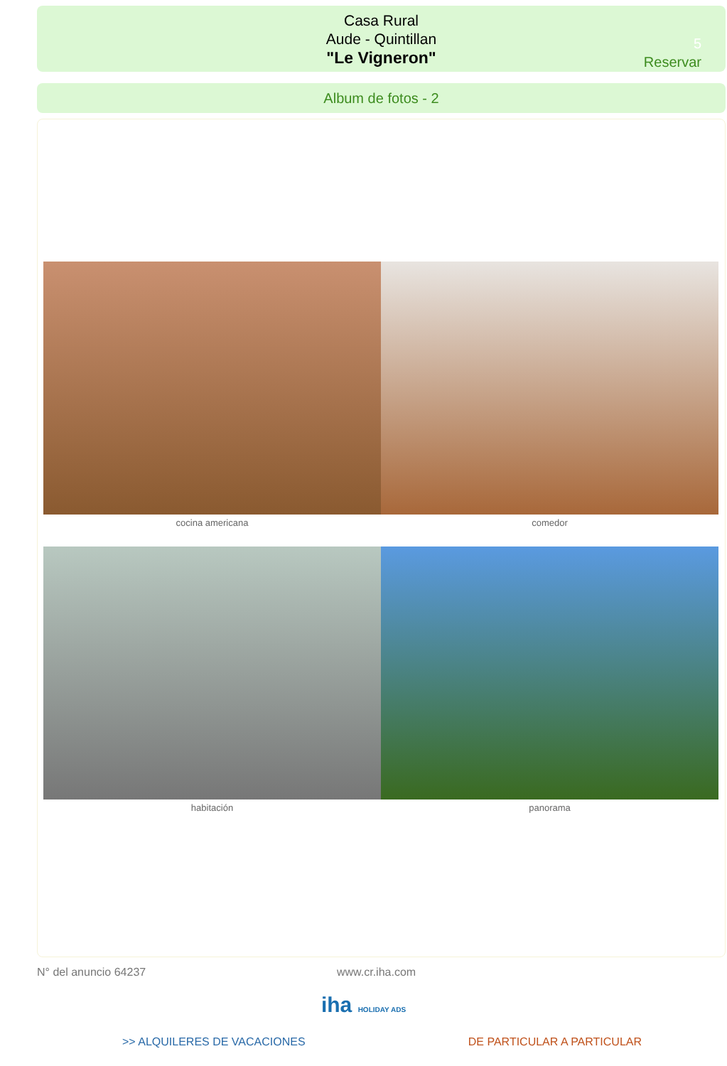Casa Rural
Aude - Quintillan
"Le Vigneron"
5
Reservar
Album de fotos - 2
cocina americana comedor
habitación panorama
N° del anuncio 64237 www.cr.iha.com
iha HOLIDAY ADS
>> ALQUILERES DE VACACIONES DE PARTICULAR A PARTICULAR